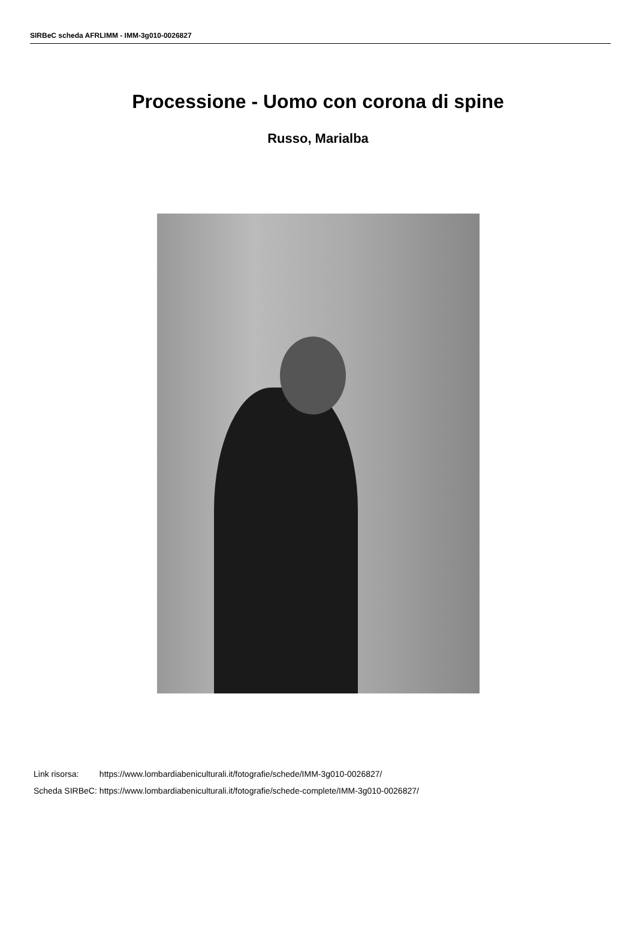SIRBeC scheda AFRLIMM - IMM-3g010-0026827
Processione - Uomo con corona di spine
Russo, Marialba
| Link risorsa: | https://www.lombardiabeniculturali.it/fotografie/schede/IMM-3g010-0026827/ |
| Scheda SIRBeC: | https://www.lombardiabeniculturali.it/fotografie/schede-complete/IMM-3g010-0026827/ |